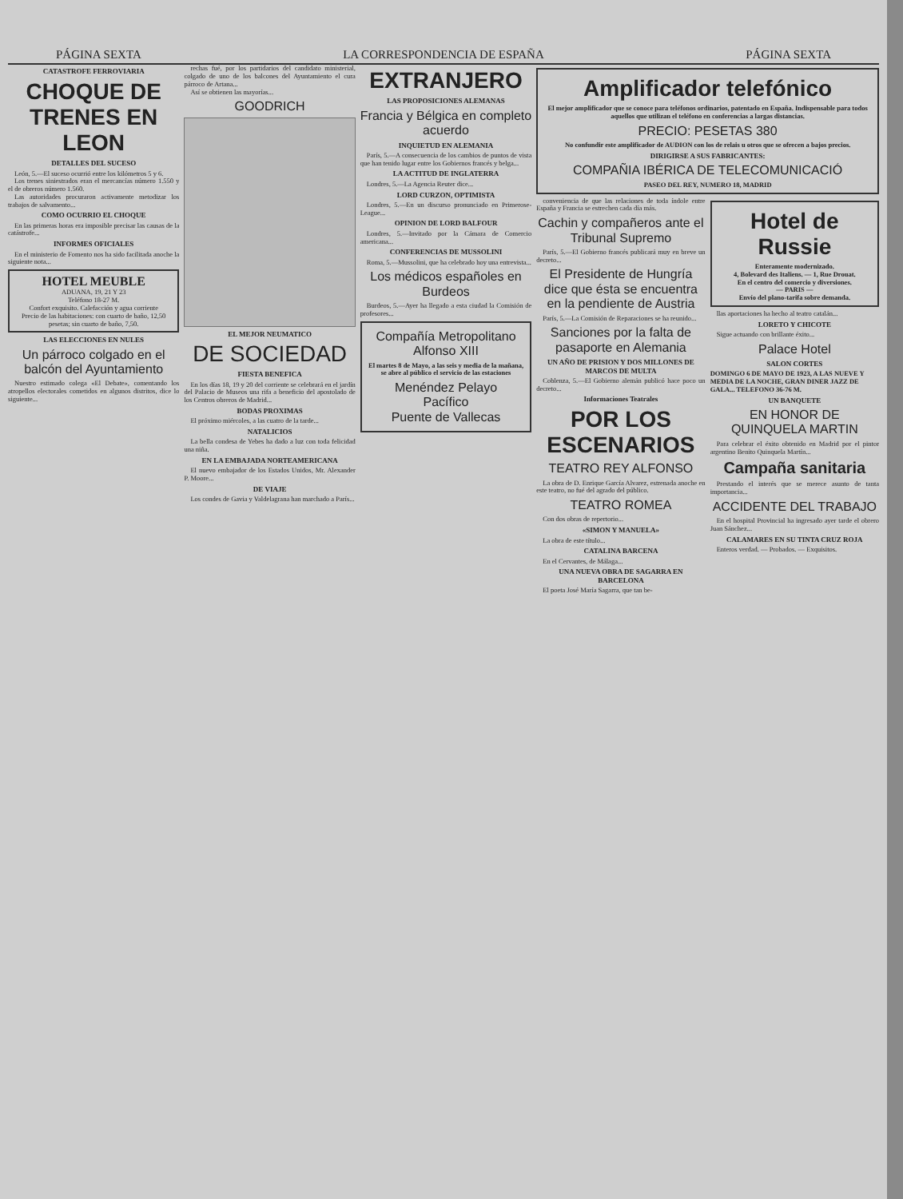PÁGINA SEXTA LA CORRESPONDENCIA DE ESPAÑA PÁGINA SEXTA
CATASTROFE FERROVIARIA
CHOQUE DE TRENES EN LEON
DETALLES DEL SUCESO
León, 5.—El suceso ocurrió entre los kilómetros 5 y 6.
Los trenes siniestrados eran el mercancías número 1.550 y el de obreros número 1.560.
Las autoridades procuraron activamente metodizar los trabajos de salvamento...
COMO OCURRIO EL CHOQUE
En las primeras horas era imposible precisar las causas de la catástrofe...
INFORMES OFICIALES
En el ministerio de Fomento nos ha sido facilitada anoche la siguiente nota...
HOTEL MEUBLE
ADUANA, 19, 21 Y 23
Teléfono 18-27 M.
Confort exquisito. Calefacción y agua corriente
Precio de las habitaciones: con cuarto de baño, 12,50 pesetas; sin cuarto de baño, 7,50.
LAS ELECCIONES EN NULES
Un párroco colgado en el balcón del Ayuntamiento
Nuestro estimado colega «El Debate», comentando los atropellos electorales cometidos en algunos distritos, dice lo siguiente...
rechas fué, por los partidarios del candidato ministerial, colgado de uno de los balcones del Ayuntamiento el cura párroco de Artana...
Así se obtienen las mayorías...
GOODRICH
EL MEJOR NEUMATICO
DE SOCIEDAD
FIESTA BENEFICA
En los días 18, 19 y 20 del corriente se celebrará en el jardín del Palacio de Museos una rifa a beneficio del apostolado de los Centros obreros de Madrid...
BODAS PROXIMAS
El próximo miércoles, a las cuatro de la tarde...
NATALICIOS
La bella condesa de Yebes ha dado a luz con toda felicidad una niña.
EN LA EMBAJADA NORTEAMERICANA
El nuevo embajador de los Estados Unidos, Mr. Alexander P. Moore...
DE VIAJE
Los condes de Gavia y Valdelagrana han marchado a París...
EXTRANJERO
LAS PROPOSICIONES ALEMANAS
Francia y Bélgica en completo acuerdo
INQUIETUD EN ALEMANIA
París, 5.—A consecuencia de los cambios de puntos de vista que han tenido lugar entre los Gobiernos francés y belga...
LA ACTITUD DE INGLATERRA
Londres, 5.—La Agencia Reuter dice...
LORD CURZON, OPTIMISTA
Londres, 5.—En un discurso pronunciado en Primerose-League...
OPINION DE LORD BALFOUR
Londres, 5.—Invitado por la Cámara de Comercio americana...
CONFERENCIAS DE MUSSOLINI
Roma, 5.—Mussolini, que ha celebrado hoy una entrevista...
Los médicos españoles en Burdeos
Burdeos, 5.—Ayer ha llegado a esta ciudad la Comisión de profesores...
Compañía Metropolitano Alfonso XIII
El martes 8 de Mayo, a las seis y media de la mañana, se abre al público el servicio de las estaciones
Menéndez Pelayo
Pacífico
Puente de Vallecas
Amplificador telefónico
El mejor amplificador que se conoce para teléfonos ordinarios, patentado en España. Indispensable para todos aquellos que utilizan el teléfono en conferencias a largas distancias.
PRECIO: PESETAS 380
No confundir este amplificador de AUDION con los de relais u otros que se ofrecen a bajos precios.
DIRIGIRSE A SUS FABRICANTES:
COMPAÑIA IBÉRICA DE TELECOMUNICACIÓ
PASEO DEL REY, NUMERO 18, MADRID
conveniencia de que las relaciones de toda índole entre España y Francia se estrechen cada día más.
Cachin y compañeros ante el Tribunal Supremo
París, 5.—El Gobierno francés publicará muy en breve un decreto...
El Presidente de Hungría dice que ésta se encuentra en la pendiente de Austria
París, 5.—La Comisión de Reparaciones se ha reunido...
Sanciones por la falta de pasaporte en Alemania
UN AÑO DE PRISION Y DOS MILLONES DE MARCOS DE MULTA
Coblenza, 5.—El Gobierno alemán publicó hace poco un decreto...
Informaciones Teatrales
POR LOS ESCENARIOS
TEATRO REY ALFONSO
La obra de D. Enrique García Alvarez, estrenada anoche en este teatro, no fué del agrado del público.
TEATRO ROMEA
Con dos obras de repertorio...
«SIMON Y MANUELA»
La obra de este título...
CATALINA BARCENA
En el Cervantes, de Málaga...
UNA NUEVA OBRA DE SAGARRA EN BARCELONA
El poeta José María Sagarra, que tan be-
Hotel de Russie
Enteramente modernizado.
4, Bolevard des Italiens. — 1, Rue Drouat.
En el centro del comercio y diversiones.
— PARIS —
Envío del plano-tarifa sobre demanda.
llas aportaciones ha hecho al teatro catalán...
LORETO Y CHICOTE
Sigue actuando con brillante éxito...
Palace Hotel
SALON CORTES
DOMINGO 6 DE MAYO DE 1923, A LAS NUEVE Y MEDIA DE LA NOCHE, GRAN DINER JAZZ DE GALA... TELEFONO 36-76 M.
UN BANQUETE
EN HONOR DE QUINQUELA MARTIN
Para celebrar el éxito obtenido en Madrid por el pintor argentino Benito Quinquela Martín...
Campaña sanitaria
Prestando el interés que se merece asunto de tanta importancia...
ACCIDENTE DEL TRABAJO
En el hospital Provincial ha ingresado ayer tarde el obrero Juan Sánchez...
CALAMARES EN SU TINTA CRUZ ROJA
Enteros verdad. — Probados. — Exquisitos.